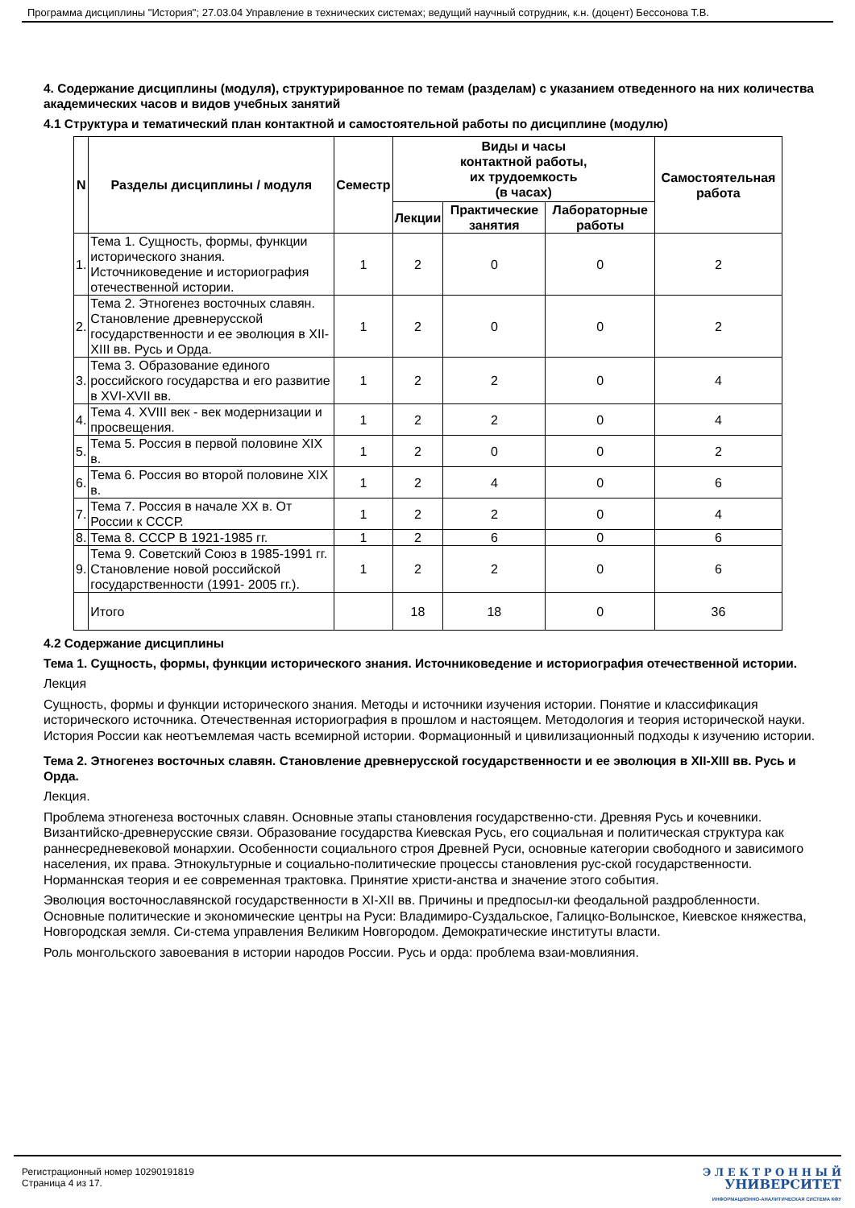Программа дисциплины "История"; 27.03.04 Управление в технических системах; ведущий научный сотрудник, к.н. (доцент) Бессонова Т.В.
4. Содержание дисциплины (модуля), структурированное по темам (разделам) с указанием отведенного на них количества академических часов и видов учебных занятий
4.1 Структура и тематический план контактной и самостоятельной работы по дисциплине (модулю)
| N | Разделы дисциплины / модуля | Семестр | Виды и часы контактной работы, их трудоемкость (в часах) | | | Самостоятельная работа |
| --- | --- | --- | --- | --- | --- | --- |
| | | | Лекции | Практические занятия | Лабораторные работы | |
| 1. | Тема 1. Сущность, формы, функции исторического знания. Источниковедение и историография отечественной истории. | 1 | 2 | 0 | 0 | 2 |
| 2. | Тема 2. Этногенез восточных славян. Становление древнерусской государственности и ее эволюция в XII-XIII вв. Русь и Орда. | 1 | 2 | 0 | 0 | 2 |
| 3. | Тема 3. Образование единого российского государства и его развитие в XVI-XVII вв. | 1 | 2 | 2 | 0 | 4 |
| 4. | Тема 4. XVIII век - век модернизации и просвещения. | 1 | 2 | 2 | 0 | 4 |
| 5. | Тема 5. Россия в первой половине XIX в. | 1 | 2 | 0 | 0 | 2 |
| 6. | Тема 6. Россия во второй половине XIX в. | 1 | 2 | 4 | 0 | 6 |
| 7. | Тема 7. Россия в начале XX в. От России к СССР. | 1 | 2 | 2 | 0 | 4 |
| 8. | Тема 8. СССР В 1921-1985 гг. | 1 | 2 | 6 | 0 | 6 |
| 9. | Тема 9. Советский Союз в 1985-1991 гг. Становление новой российской государственности (1991- 2005 гг.). | 1 | 2 | 2 | 0 | 6 |
| | Итого | | 18 | 18 | 0 | 36 |
4.2 Содержание дисциплины
Тема 1. Сущность, формы, функции исторического знания. Источниковедение и историография отечественной истории.
Лекция
Сущность, формы и функции исторического знания. Методы и источники изучения истории. Понятие и классификация исторического источника. Отечественная историография в прошлом и настоящем. Методология и теория исторической науки. История России как неотъемлемая часть всемирной истории. Формационный и цивилизационный подходы к изучению истории.
Тема 2. Этногенез восточных славян. Становление древнерусской государственности и ее эволюция в XII-XIII вв. Русь и Орда.
Лекция.
Проблема этногенеза восточных славян. Основные этапы становления государственно-сти. Древняя Русь и кочевники. Византийско-древнерусские связи. Образование государства Киевская Русь, его социальная и политическая структура как раннесредневековой монархии. Особенности социального строя Древней Руси, основные категории свободного и зависимого населения, их права. Этнокультурные и социально-политические процессы становления рус-ской государственности. Норманнская теория и ее современная трактовка. Принятие христи-анства и значение этого события.
Эволюция восточнославянской государственности в XI-XII вв. Причины и предпосыл-ки феодальной раздробленности. Основные политические и экономические центры на Руси: Владимиро-Суздальское, Галицко-Волынское, Киевское княжества, Новгородская земля. Си-стема управления Великим Новгородом. Демократические институты власти.
Роль монгольского завоевания в истории народов России. Русь и орда: проблема взаи-мовлияния.
Регистрационный номер 10290191819
Страница 4 из 17.
Э Л Е К Т Р О Н Н Ы Й
УНИВЕРСИТЕТ
ИНФОРМАЦИОННО-АНАЛИТИЧЕСКАЯ СИСТЕМА КФУ